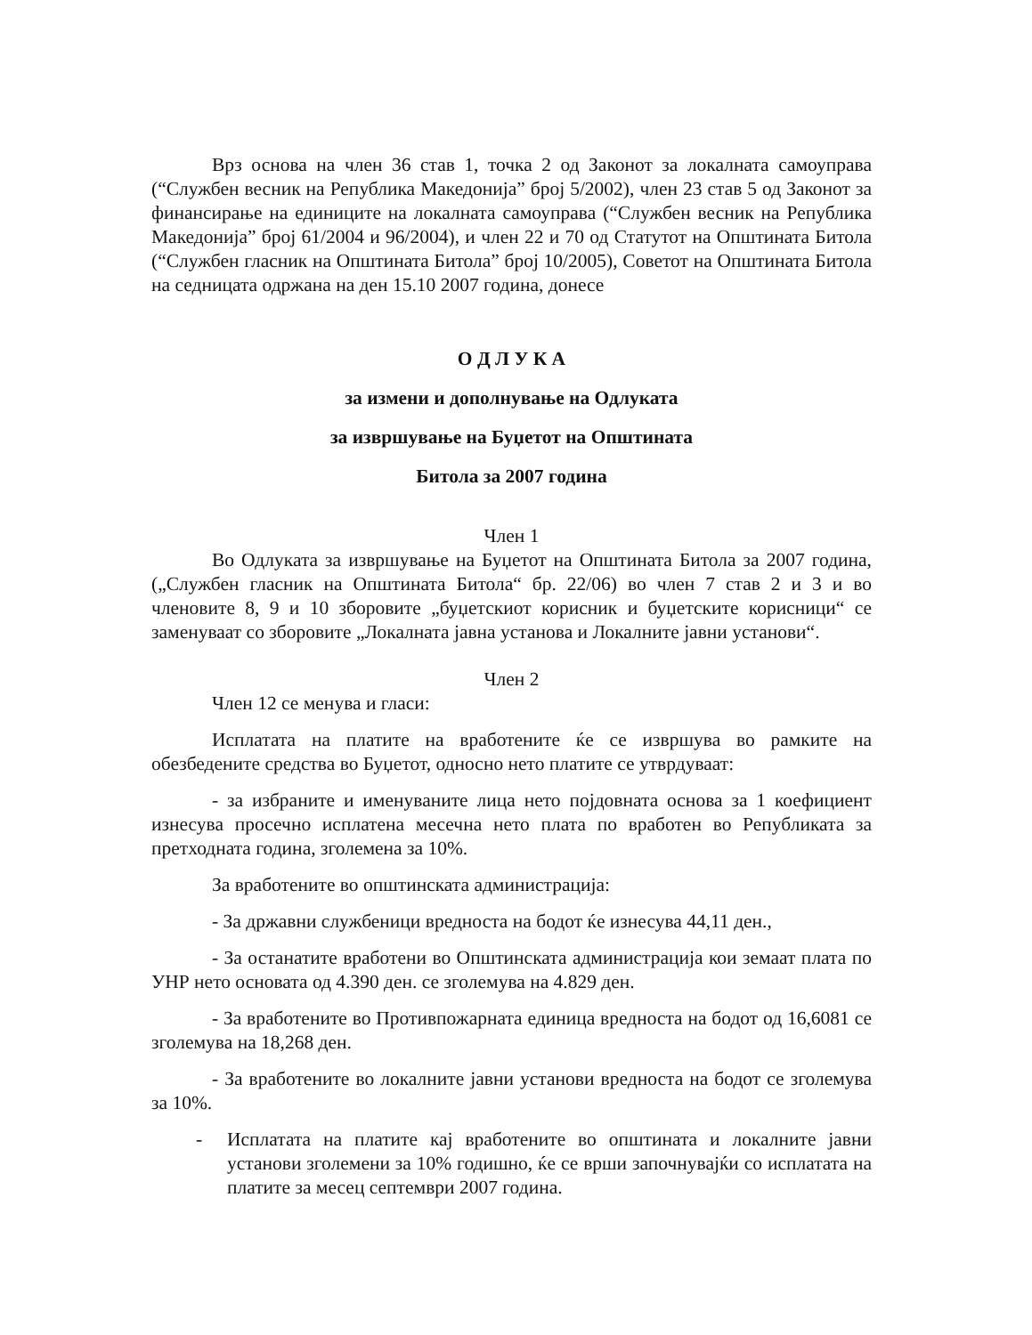Врз основа на член 36 став 1, точка 2 од Законот за локалната самоуправа (“Службен весник на Република Македонија” број 5/2002), член 23 став 5 од Законот за финансирање на единиците на локалната самоуправа (“Службен весник на Република Македонија” број 61/2004 и 96/2004), и член 22 и 70 од Статутот на Општината Битола (“Службен гласник на Општината Битола” број 10/2005), Советот на Општината Битола на седницата одржана на ден 15.10 2007 година, донесе
О Д Л У К А
за измени и дополнување на Одлуката
за извршување на Буџетот на Општината
Битола за 2007 година
Член 1
Во Одлуката за извршување на Буџетот на Општината Битола за 2007 година, („Службен гласник на Општината Битола“ бр. 22/06) во член 7 став 2 и 3 и во членовите 8, 9 и 10 зборовите „буџетскиот корисник и буџетските корисници“ се заменуваат со зборовите „Локалната јавна установа и Локалните јавни установи“.
Член 2
Член 12 се менува и гласи:
Исплатата на платите на вработените ќе се извршува во рамките на обезбедените средства во Буџетот, односно нето платите се утврдуваат:
- за избраните и именуваните лица нето појдовната основа за 1 коефициент изнесува просечно исплатена месечна нето плата по вработен во Републиката за претходната година, зголемена за 10%.
За вработените во општинската администрација:
- За државни службеници вредноста на бодот ќе изнесува 44,11 ден.,
- За останатите вработени во Општинската администрација кои земаат плата по УНР нето основата од 4.390 ден. се зголемува на 4.829 ден.
- За вработените во Противпожарната единица вредноста на бодот од 16,6081 се зголемува на 18,268 ден.
- За вработените во локалните јавни установи вредноста на бодот се зголемува за 10%.
- Исплатата на платите кај вработените во општината и локалните јавни установи зголемени за 10% годишно, ќе се врши започнувајќи со исплатата на платите за месец септември 2007 година.